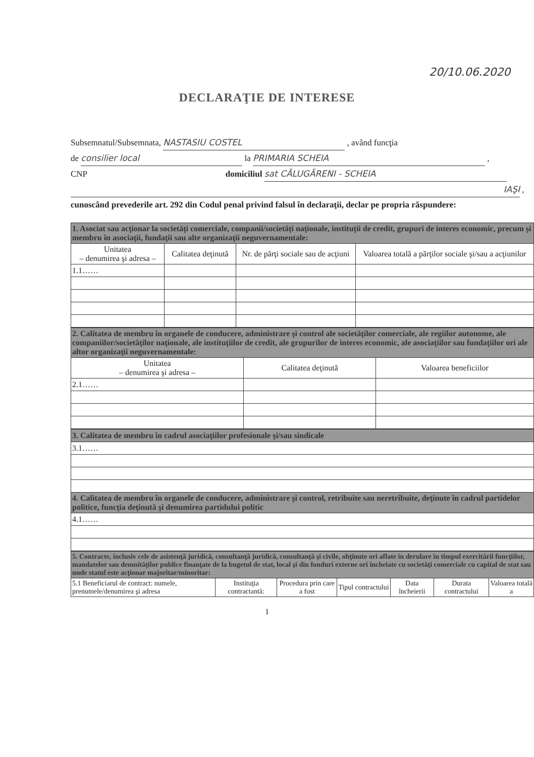20/10.06.2020
DECLARAŢIE DE INTERESE
Subsemnatul/Subsemnata, NASTASIU COSTEL , având funcţia
de consilier local la PRIMARIA SCHEIA ,
CNP domiciliul sat CĂLUGĂRENI - SCHEIA
IAŞI ,
cunoscând prevederile art. 292 din Codul penal privind falsul în declaraţii, declar pe propria răspundere:
| 1. Asociat sau acţionar la societăţi comerciale, companii/societăţi naţionale, instituţii de credit, grupuri de interes economic, precum şi membru în asociaţii, fundaţii sau alte organizaţii neguvernamentale: | | | |
| Unitatea – denumirea şi adresa – | Calitatea deţinută | Nr. de părţi sociale sau de acţiuni | Valoarea totală a părţilor sociale şi/sau a acţiunilor |
| 1.1…… | | | |
| 2. Calitatea de membru în organele de conducere, administrare şi control ale societăţilor comerciale, ale regiilor autonome, ale companiilor/societăţilor naţionale, ale instituţiilor de credit, ale grupurilor de interes economic, ale asociaţiilor sau fundaţiilor ori ale altor organizaţii neguvernamentale: | | |
| Unitatea – denumirea şi adresa – | Calitatea deţinută | Valoarea beneficiilor |
| 2.1…… | | |
| 3. Calitatea de membru în cadrul asociaţiilor profesionale şi/sau sindicale |
| 3.1…… |
| 4. Calitatea de membru în organele de conducere, administrare şi control, retribuite sau neretribuite, deţinute în cadrul partidelor politice, funcţia deţinută şi denumirea partidului politic |
| 4.1…… |
| 5. Contracte, inclusiv cele de asistenţă juridică, consultanţă juridică, consultanţă şi civile, obţinute ori aflate în derulare în timpul exercitării funcţiilor, mandatelor sau demnităţilor publice finanţate de la bugetul de stat, local şi din fonduri externe ori încheiate cu societăţi comerciale cu capital de stat sau unde statul este acţionar majoritar/minoritar: | | | | | | |
| 5.1 Beneficiarul de contract: numele, prenumele/denumirea şi adresa | Instituţia contractantă: | Procedura prin care a fost | Tipul contractului | Data încheierii | Durata contractului | Valoarea totală a |
1